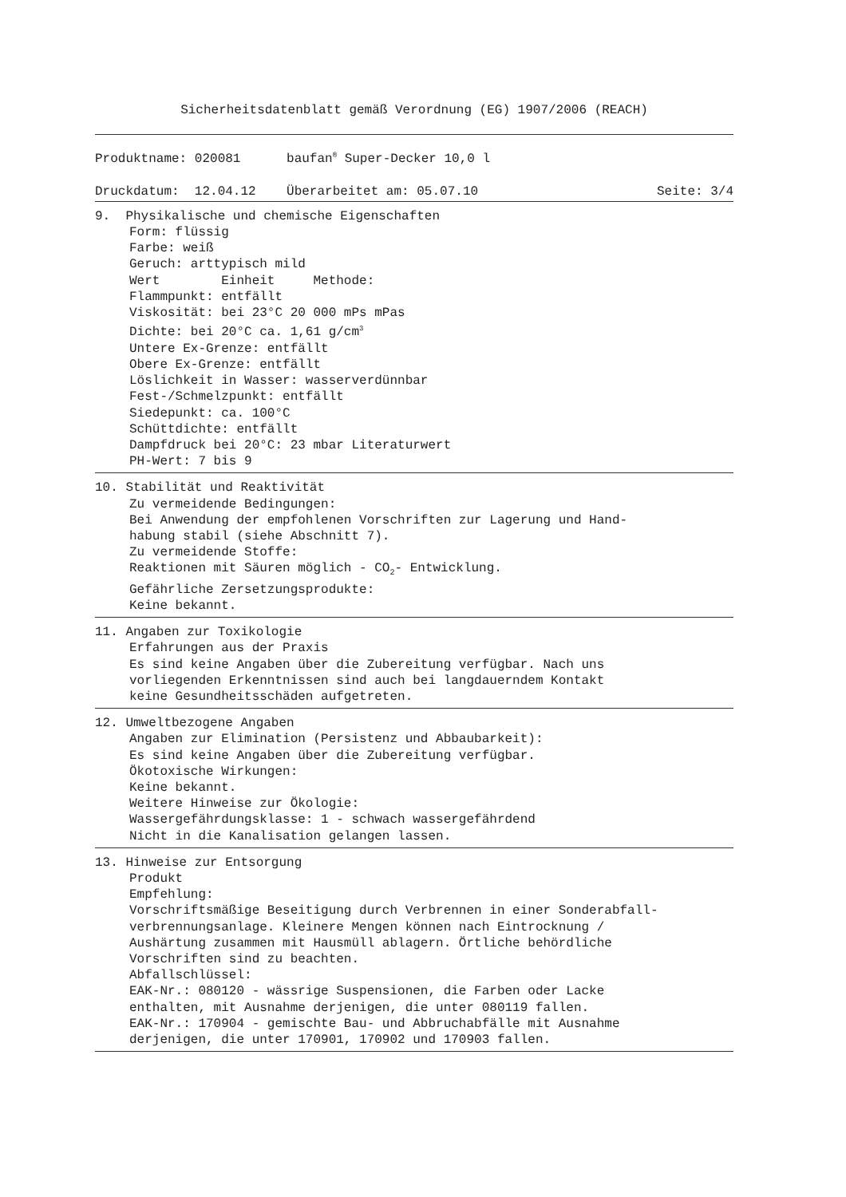Sicherheitsdatenblatt gemäß Verordnung (EG) 1907/2006 (REACH)
Produktname: 020081 baufan<sup>®</sup> Super-Decker 10,0 l
Druckdatum: 12.04.12 Überarbeitet am: 05.07.10 Seite: 3/4
9. Physikalische und chemische Eigenschaften
Form: flüssig
Farbe: weiß
Geruch: arttypisch mild
Wert Einheit Methode:
Flammpunkt: entfällt
Viskosität: bei 23°C 20 000 mPs mPas
Dichte: bei 20°C ca. 1,61 g/cm<sup>3</sup>
Untere Ex-Grenze: entfällt
Obere Ex-Grenze: entfällt
Löslichkeit in Wasser: wasserverdünnbar
Fest-/Schmelzpunkt: entfällt
Siedepunkt: ca. 100°C
Schüttdichte: entfällt
Dampfdruck bei 20°C: 23 mbar Literaturwert
PH-Wert: 7 bis 9
10. Stabilität und Reaktivität
Zu vermeidende Bedingungen:
Bei Anwendung der empfohlenen Vorschriften zur Lagerung und Hand-
habung stabil (siehe Abschnitt 7).
Zu vermeidende Stoffe:
Reaktionen mit Säuren möglich - CO<sub>2</sub>- Entwicklung.
Gefährliche Zersetzungsprodukte:
Keine bekannt.
11. Angaben zur Toxikologie
Erfahrungen aus der Praxis
Es sind keine Angaben über die Zubereitung verfügbar. Nach uns
vorliegenden Erkenntnissen sind auch bei langdauerndem Kontakt
keine Gesundheitsschäden aufgetreten.
12. Umweltbezogene Angaben
Angaben zur Elimination (Persistenz und Abbaubarkeit):
Es sind keine Angaben über die Zubereitung verfügbar.
Ökotoxische Wirkungen:
Keine bekannt.
Weitere Hinweise zur Ökologie:
Wassergefährdungsklasse: 1 - schwach wassergefährdend
Nicht in die Kanalisation gelangen lassen.
13. Hinweise zur Entsorgung
Produkt
Empfehlung:
Vorschriftsmäßige Beseitigung durch Verbrennen in einer Sonderabfall-
verbrennungsanlage. Kleinere Mengen können nach Eintrocknung /
Aushärtung zusammen mit Hausmüll ablagern. Örtliche behördliche
Vorschriften sind zu beachten.
Abfallschlüssel:
EAK-Nr.: 080120 - wässrige Suspensionen, die Farben oder Lacke
enthalten, mit Ausnahme derjenigen, die unter 080119 fallen.
EAK-Nr.: 170904 - gemischte Bau- und Abbruchabfälle mit Ausnahme
derjenigen, die unter 170901, 170902 und 170903 fallen.